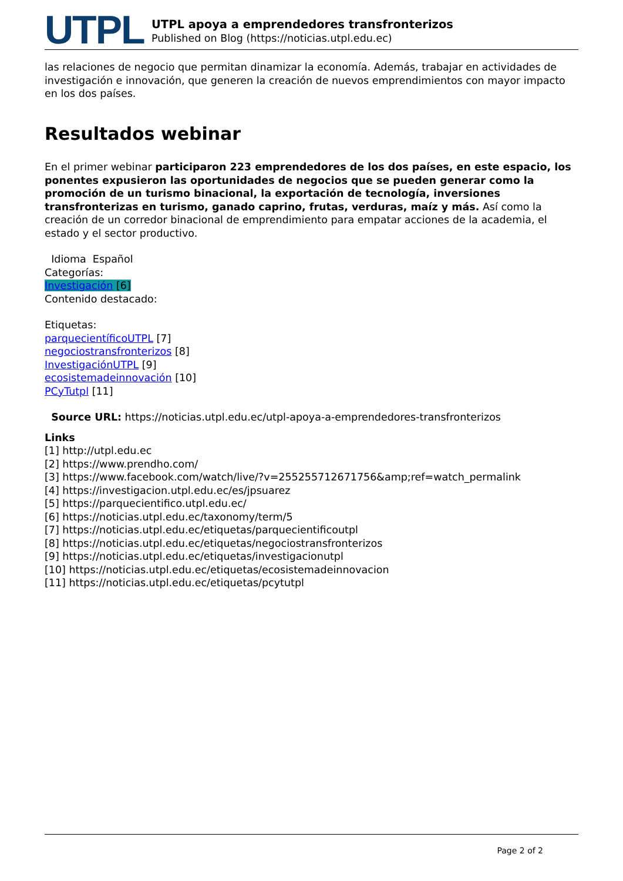UTPL
UTPL apoya a emprendedores transfronterizos
Published on Blog (https://noticias.utpl.edu.ec)
las relaciones de negocio que permitan dinamizar la economía. Además, trabajar en actividades de investigación e innovación, que generen la creación de nuevos emprendimientos con mayor impacto en los dos países.
Resultados webinar
En el primer webinar participaron 223 emprendedores de los dos países, en este espacio, los ponentes expusieron las oportunidades de negocios que se pueden generar como la promoción de un turismo binacional, la exportación de tecnología, inversiones transfronterizas en turismo, ganado caprino, frutas, verduras, maíz y más. Así como la creación de un corredor binacional de emprendimiento para empatar acciones de la academia, el estado y el sector productivo.
Idioma Español
Categorías:
Investigación [6]
Contenido destacado:
Etiquetas:
parquecientíficoUTPL [7]
negociostransfronterizos [8]
InvestigaciónUTPL [9]
ecosistemadeinnovación [10]
PCyTutpl [11]
Source URL: https://noticias.utpl.edu.ec/utpl-apoya-a-emprendedores-transfronterizos
Links
[1] http://utpl.edu.ec
[2] https://www.prendho.com/
[3] https://www.facebook.com/watch/live/?v=255255712671756&amp;ref=watch_permalink
[4] https://investigacion.utpl.edu.ec/es/jpsuarez
[5] https://parquecientifico.utpl.edu.ec/
[6] https://noticias.utpl.edu.ec/taxonomy/term/5
[7] https://noticias.utpl.edu.ec/etiquetas/parquecientificoutpl
[8] https://noticias.utpl.edu.ec/etiquetas/negociostransfronterizos
[9] https://noticias.utpl.edu.ec/etiquetas/investigacionutpl
[10] https://noticias.utpl.edu.ec/etiquetas/ecosistemadeinnovacion
[11] https://noticias.utpl.edu.ec/etiquetas/pcytutpl
Page 2 of 2